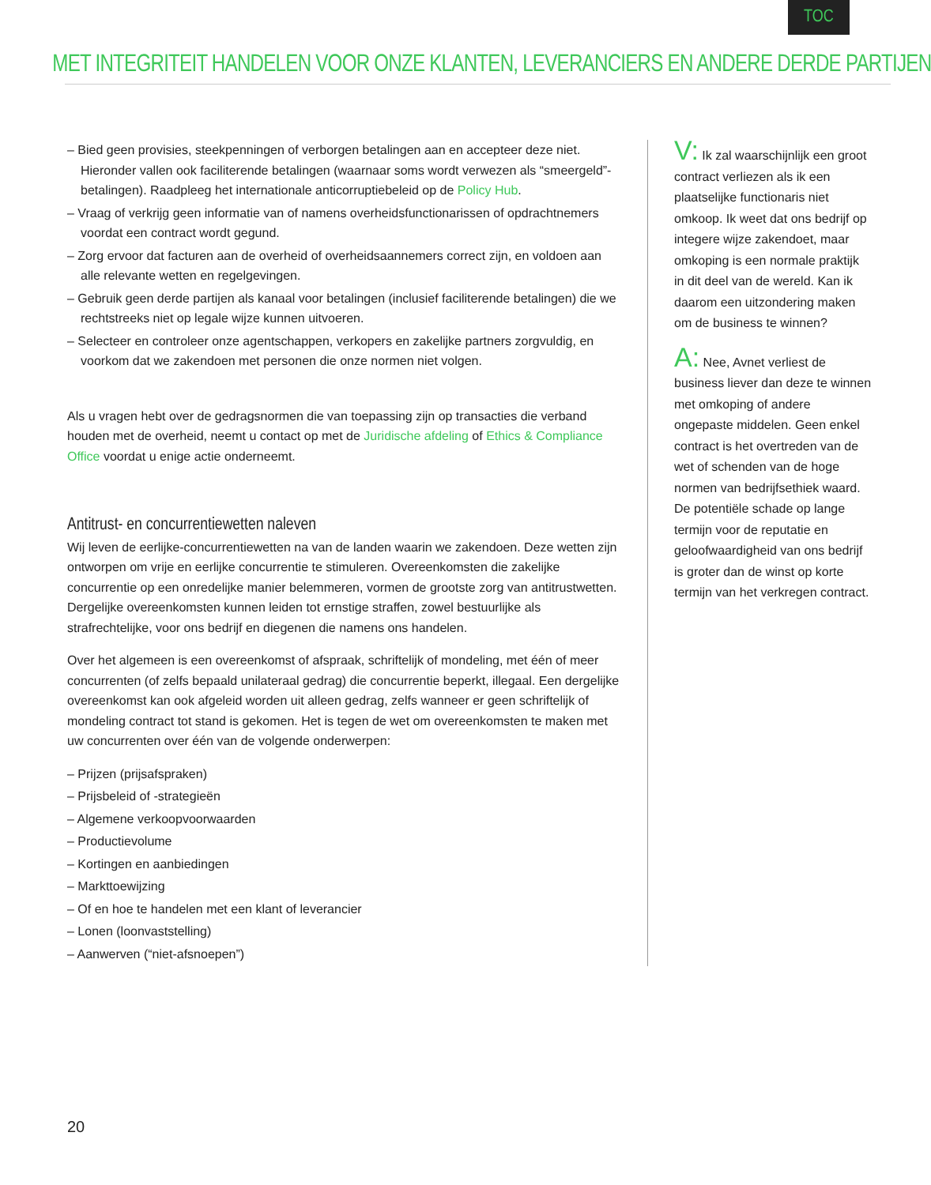TOC
MET INTEGRITEIT HANDELEN VOOR ONZE KLANTEN, LEVERANCIERS EN ANDERE DERDE PARTIJEN
– Bied geen provisies, steekpenningen of verborgen betalingen aan en accepteer deze niet. Hieronder vallen ook faciliterende betalingen (waarnaar soms wordt verwezen als “smeergeld”-betalingen). Raadpleeg het internationale anticorruptiebeleid op de Policy Hub.
– Vraag of verkrijg geen informatie van of namens overheidsfunctionarissen of opdrachtnemers voordat een contract wordt gegund.
– Zorg ervoor dat facturen aan de overheid of overheidsaannemers correct zijn, en voldoen aan alle relevante wetten en regelgevingen.
– Gebruik geen derde partijen als kanaal voor betalingen (inclusief faciliterende betalingen) die we rechtstreeks niet op legale wijze kunnen uitvoeren.
– Selecteer en controleer onze agentschappen, verkopers en zakelijke partners zorgvuldig, en voorkom dat we zakendoen met personen die onze normen niet volgen.
Als u vragen hebt over de gedragsnormen die van toepassing zijn op transacties die verband houden met de overheid, neemt u contact op met de Juridische afdeling of Ethics & Compliance Office voordat u enige actie onderneemt.
Antitrust- en concurrentiewetten naleven
Wij leven de eerlijke-concurrentiewetten na van de landen waarin we zakendoen. Deze wetten zijn ontworpen om vrije en eerlijke concurrentie te stimuleren. Overeenkomsten die zakelijke concurrentie op een onredelijke manier belemmeren, vormen de grootste zorg van antitrustwetten. Dergelijke overeenkomsten kunnen leiden tot ernstige straffen, zowel bestuurlijke als strafrechtelijke, voor ons bedrijf en diegenen die namens ons handelen.
Over het algemeen is een overeenkomst of afspraak, schriftelijk of mondeling, met één of meer concurrenten (of zelfs bepaald unilateraal gedrag) die concurrentie beperkt, illegaal. Een dergelijke overeenkomst kan ook afgeleid worden uit alleen gedrag, zelfs wanneer er geen schriftelijk of mondeling contract tot stand is gekomen. Het is tegen de wet om overeenkomsten te maken met uw concurrenten over één van de volgende onderwerpen:
– Prijzen (prijsafspraken)
– Prijsbeleid of -strategieën
– Algemene verkoopvoorwaarden
– Productievolume
– Kortingen en aanbiedingen
– Markttoewijzing
– Of en hoe te handelen met een klant of leverancier
– Lonen (loonvaststelling)
– Aanwerven (“niet-afsnoepen”)
V: Ik zal waarschijnlijk een groot contract verliezen als ik een plaatselijke functionaris niet omkoop. Ik weet dat ons bedrijf op integere wijze zakendoet, maar omkoping is een normale praktijk in dit deel van de wereld. Kan ik daarom een uitzondering maken om de business te winnen?
A: Nee, Avnet verliest de business liever dan deze te winnen met omkoping of andere ongepaste middelen. Geen enkel contract is het overtreden van de wet of schenden van de hoge normen van bedrijfsethiek waard. De potentiële schade op lange termijn voor de reputatie en geloofwaardigheid van ons bedrijf is groter dan de winst op korte termijn van het verkregen contract.
20